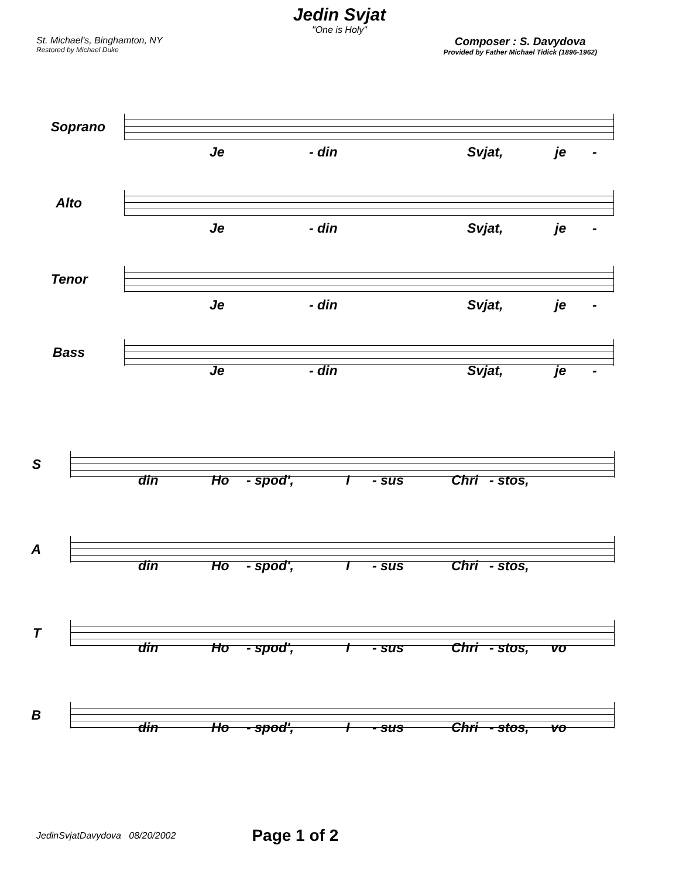Jedin Svjat
"One is Holy"
St. Michael's, Binghamton, NY
Restored by Michael Duke
Composer : S. Davydova
Provided by Father Michael Tidick (1896-1962)
Soprano
Alto
Tenor
Bass
Je - din Svjat, je -
Je - din Svjat, je -
Je - din Svjat, je -
Je - din Svjat, je -
S
A
T
B
din Ho - spod', I - sus Chri - stos,
din Ho - spod', I - sus Chri - stos,
din Ho - spod', I - sus Chri - stos, vo
din Ho - spod', I - sus Chri - stos, vo
JedinSvjatDavydova 08/20/2002 Page 1 of 2